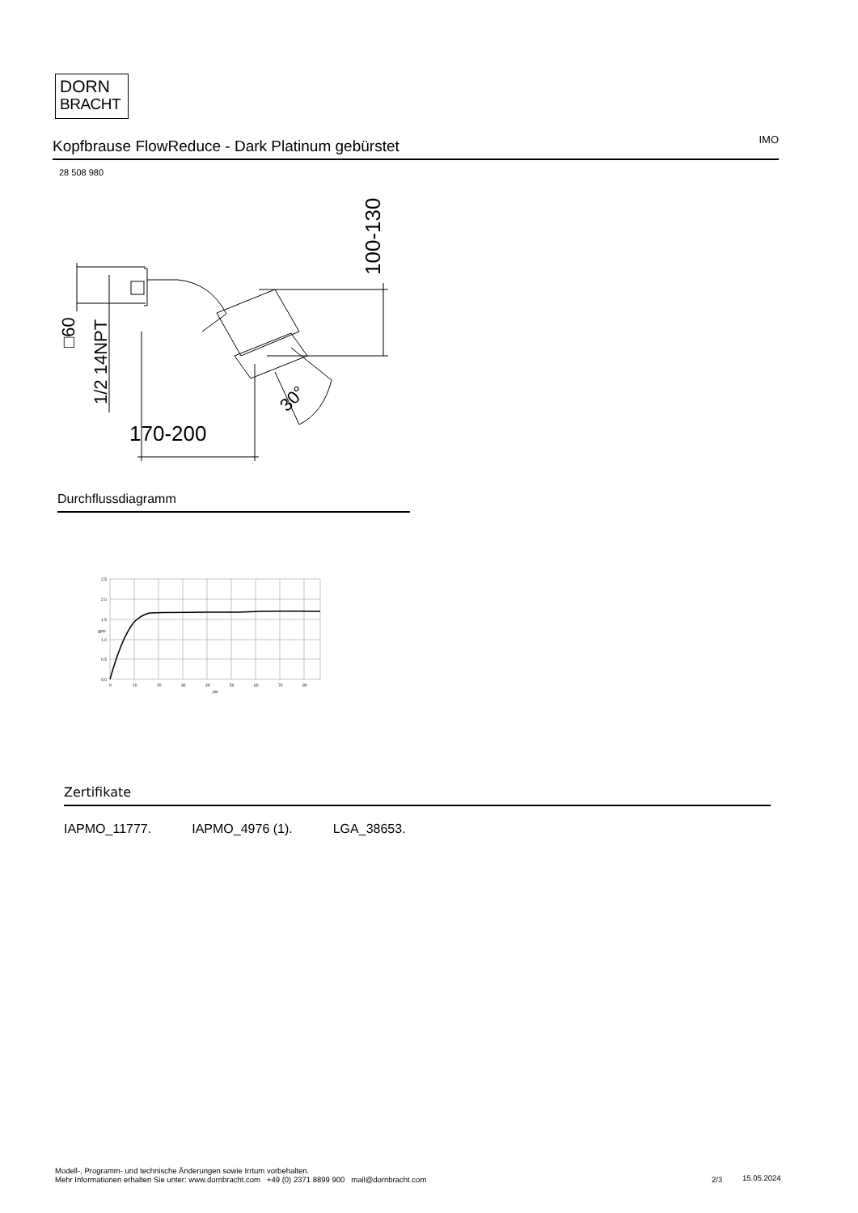DORN
BRACHT
Kopfbrause FlowReduce - Dark Platinum gebürstet
IMO
28 508 980
170-200
100-130
□60
1/2 14NPT
30°
Durchflussdiagramm
2,5
2,0
1,5
1,0
0,5
0,0
0
10
20
30
40
50
60
70
80
psi
gpm
Zertifikate
IAPMO_11777. IAPMO_4976 (1). LGA_38653.
Modell-, Programm- und technische Änderungen sowie Irrtum vorbehalten.
Mehr Informationen erhalten Sie unter: www.dornbracht.com +49 (0) 2371 8899 900 mail@dornbracht.com
2/3 15.05.2024